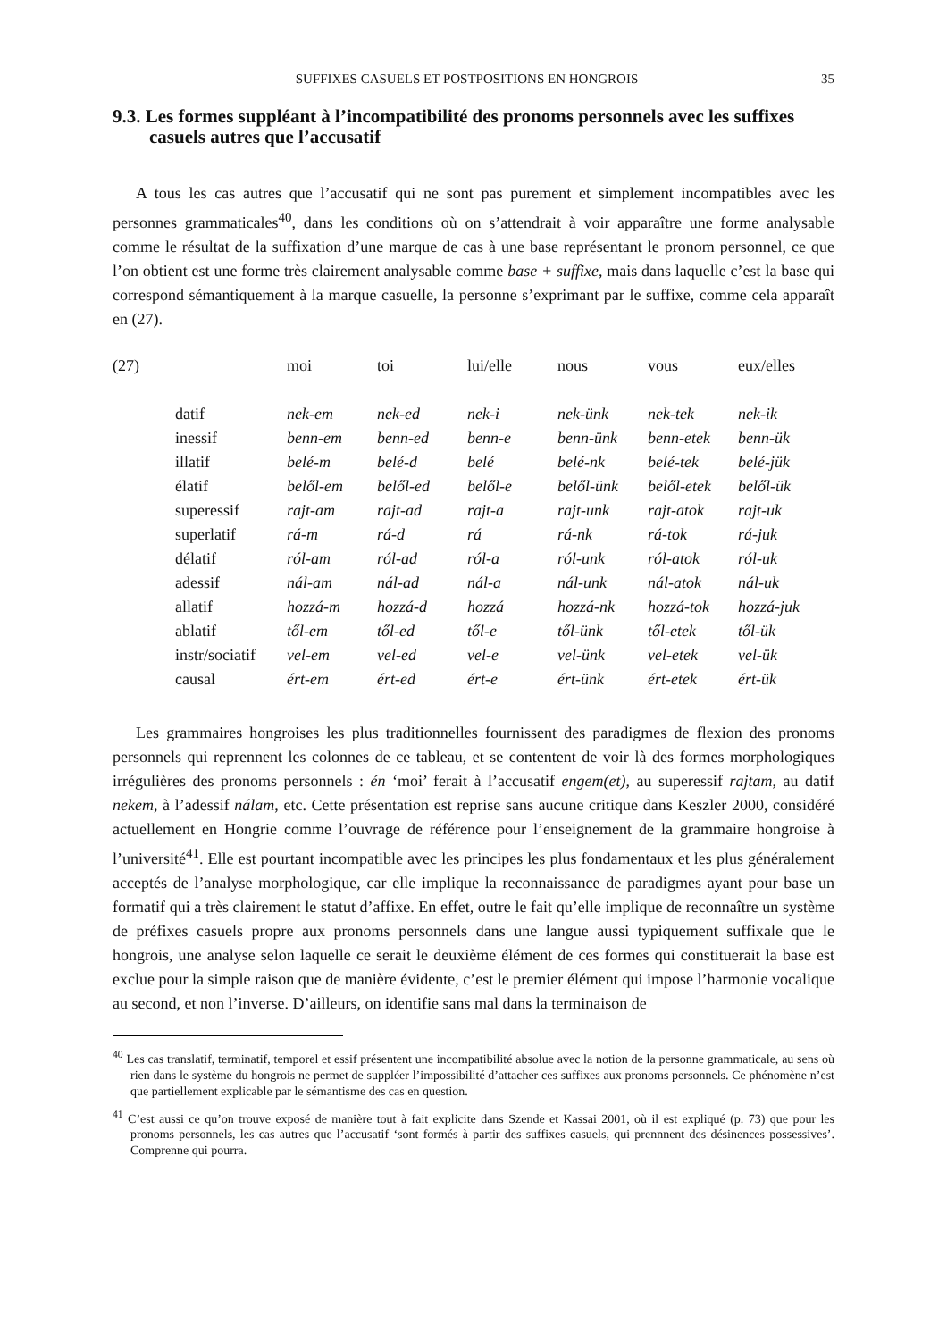SUFFIXES CASUELS ET POSTPOSITIONS EN HONGROIS 35
9.3. Les formes suppléant à l’incompatibilité des pronoms personnels avec les suffixes casuels autres que l’accusatif
A tous les cas autres que l’accusatif qui ne sont pas purement et simplement incompatibles avec les personnes grammaticales<sup>40</sup>, dans les conditions où on s’attendrait à voir apparaître une forme analysable comme le résultat de la suffixation d’une marque de cas à une base représentant le pronom personnel, ce que l’on obtient est une forme très clairement analysable comme base + suffixe, mais dans laquelle c’est la base qui correspond sémantiquement à la marque casuelle, la personne s’exprimant par le suffixe, comme cela apparaît en (27).
| (27) | | moi | toi | lui/elle | nous | vous | eux/elles |
| | datif | nek-em | nek-ed | nek-i | nek-ünk | nek-tek | nek-ik |
| | inessif | benn-em | benn-ed | benn-e | benn-ünk | benn-etek | benn-ük |
| | illatif | belé-m | belé-d | belé | belé-nk | belé-tek | belé-jük |
| | élatif | belől-em | belől-ed | belől-e | belől-ünk | belől-etek | belől-ük |
| | superessif | rajt-am | rajt-ad | rajt-a | rajt-unk | rajt-atok | rajt-uk |
| | superlatif | rá-m | rá-d | rá | rá-nk | rá-tok | rá-juk |
| | délatif | ról-am | ról-ad | ról-a | ról-unk | ról-atok | ról-uk |
| | adessif | nál-am | nál-ad | nál-a | nál-unk | nál-atok | nál-uk |
| | allatif | hozzá-m | hozzá-d | hozzá | hozzá-nk | hozzá-tok | hozzá-juk |
| | ablatif | től-em | től-ed | től-e | től-ünk | től-etek | től-ük |
| | instr/sociatif | vel-em | vel-ed | vel-e | vel-ünk | vel-etek | vel-ük |
| | causal | ért-em | ért-ed | ért-e | ért-ünk | ért-etek | ért-ük |
Les grammaires hongroises les plus traditionnelles fournissent des paradigmes de flexion des pronoms personnels qui reprennent les colonnes de ce tableau, et se contentent de voir là des formes morphologiques irrégulières des pronoms personnels : én ‘moi’ ferait à l’accusatif engem(et), au superessif rajtam, au datif nekem, à l’adessif nálam, etc. Cette présentation est reprise sans aucune critique dans Keszler 2000, considéré actuellement en Hongrie comme l’ouvrage de référence pour l’enseignement de la grammaire hongroise à l’université<sup>41</sup>. Elle est pourtant incompatible avec les principes les plus fondamentaux et les plus généralement acceptés de l’analyse morphologique, car elle implique la reconnaissance de paradigmes ayant pour base un formatif qui a très clairement le statut d’affixe. En effet, outre le fait qu’elle implique de reconnaître un système de préfixes casuels propre aux pronoms personnels dans une langue aussi typiquement suffixale que le hongrois, une analyse selon laquelle ce serait le deuxième élément de ces formes qui constituerait la base est exclue pour la simple raison que de manière évidente, c’est le premier élément qui impose l’harmonie vocalique au second, et non l’inverse. D’ailleurs, on identifie sans mal dans la terminaison de
<sup>40</sup> Les cas translatif, terminatif, temporel et essif présentent une incompatibilité absolue avec la notion de la personne grammaticale, au sens où rien dans le système du hongrois ne permet de suppléer l’impossibilité d’attacher ces suffixes aux pronoms personnels. Ce phénomène n’est que partiellement explicable par le sémantisme des cas en question.
<sup>41</sup> C’est aussi ce qu’on trouve exposé de manière tout à fait explicite dans Szende et Kassai 2001, où il est expliqué (p. 73) que pour les pronoms personnels, les cas autres que l’accusatif ‘sont formés à partir des suffixes casuels, qui prennnent des désinences possessives’. Comprenne qui pourra.